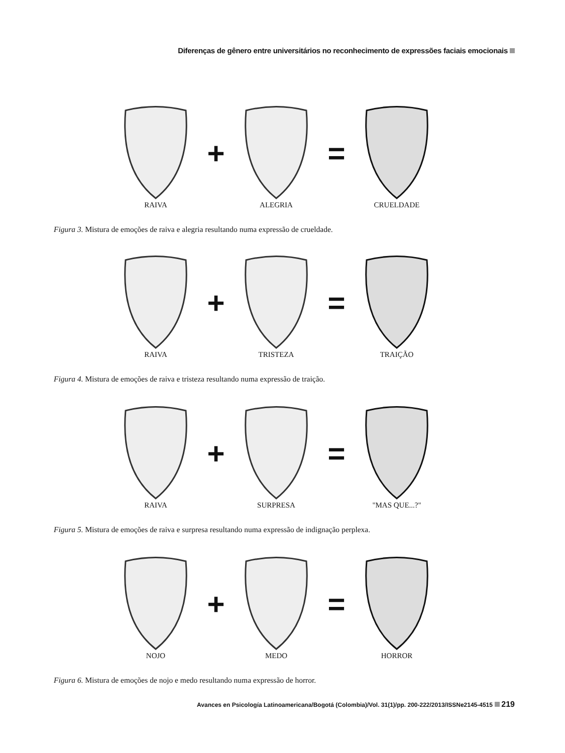Diferenças de gênero entre universitários no reconhecimento de expressões faciais emocionais
+ =
RAIVA ALEGRIA CRUELDADE
Figura 3. Mistura de emoções de raiva e alegria resultando numa expressão de crueldade.
+ =
RAIVA TRISTEZA TRAIÇÃO
Figura 4. Mistura de emoções de raiva e tristeza resultando numa expressão de traição.
+ =
RAIVA SURPRESA "MAS QUE...?"
Figura 5. Mistura de emoções de raiva e surpresa resultando numa expressão de indignação perplexa.
+ =
NOJO MEDO HORROR
Figura 6. Mistura de emoções de nojo e medo resultando numa expressão de horror.
Avances en Psicología Latinoamericana/Bogotá (Colombia)/Vol. 31(1)/pp. 200-222/2013/ISSNe2145-4515 219